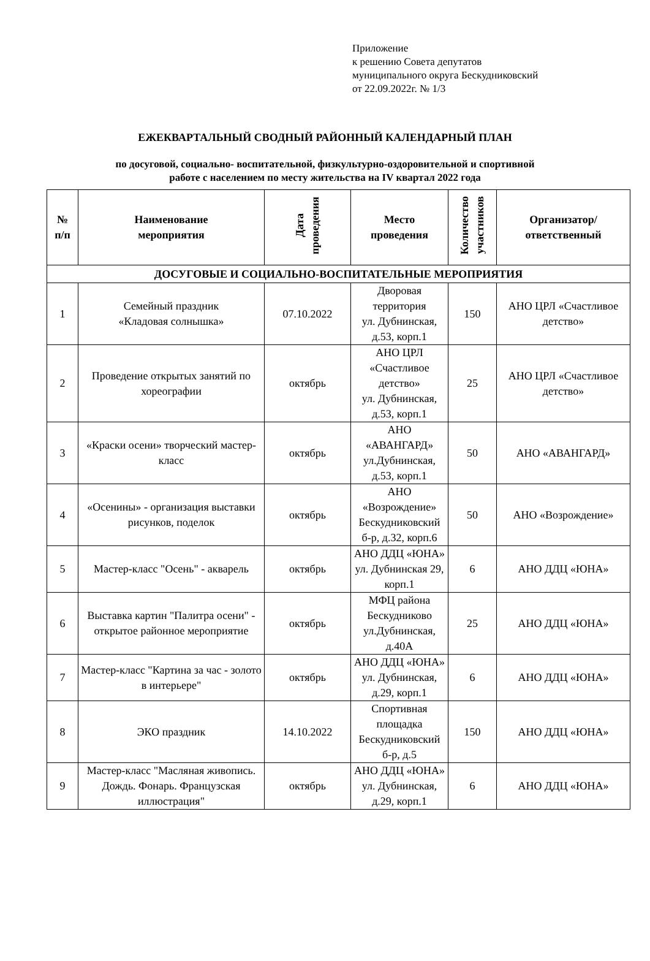Приложение
к решению Совета депутатов
муниципального округа Бескудниковский
от 22.09.2022г. № 1/3
ЕЖЕКВАРТАЛЬНЫЙ СВОДНЫЙ РАЙОННЫЙ КАЛЕНДАРНЫЙ ПЛАН
по досуговой, социально- воспитательной, физкультурно-оздоровительной и спортивной
работе с населением по месту жительства на IV квартал 2022 года
| № п/п | Наименование мероприятия | Дата проведения | Место проведения | Количество участников | Организатор/ ответственный |
| --- | --- | --- | --- | --- | --- |
| ДОСУГОВЫЕ И СОЦИАЛЬНО-ВОСПИТАТЕЛЬНЫЕ МЕРОПРИЯТИЯ | | | | | |
| 1 | Семейный праздник «Кладовая солнышка» | 07.10.2022 | Дворовая территория ул. Дубнинская, д.53, корп.1 | 150 | АНО ЦРЛ «Счастливое детство» |
| 2 | Проведение открытых занятий по хореографии | октябрь | АНО ЦРЛ «Счастливое детство» ул. Дубнинская, д.53, корп.1 | 25 | АНО ЦРЛ «Счастливое детство» |
| 3 | «Краски осени» творческий мастер-класс | октябрь | АНО «АВАНГАРД» ул.Дубнинская, д.53, корп.1 | 50 | АНО «АВАНГАРД» |
| 4 | «Осенины» - организация выставки рисунков, поделок | октябрь | АНО «Возрождение» Бескудниковский б-р, д.32, корп.6 | 50 | АНО «Возрождение» |
| 5 | Мастер-класс "Осень" - акварель | октябрь | АНО ДДЦ «ЮНА» ул. Дубнинская 29, корп.1 | 6 | АНО ДДЦ «ЮНА» |
| 6 | Выставка картин "Палитра осени" - открытое районное мероприятие | октябрь | МФЦ района Бескудниково ул.Дубнинская, д.40А | 25 | АНО ДДЦ «ЮНА» |
| 7 | Мастер-класс "Картина за час - золото в интерьере" | октябрь | АНО ДДЦ «ЮНА» ул. Дубнинская, д.29, корп.1 | 6 | АНО ДДЦ «ЮНА» |
| 8 | ЭКО праздник | 14.10.2022 | Спортивная площадка Бескудниковский б-р, д.5 | 150 | АНО ДДЦ «ЮНА» |
| 9 | Мастер-класс "Масляная живопись. Дождь. Фонарь. Французская иллюстрация" | октябрь | АНО ДДЦ «ЮНА» ул. Дубнинская, д.29, корп.1 | 6 | АНО ДДЦ «ЮНА» |